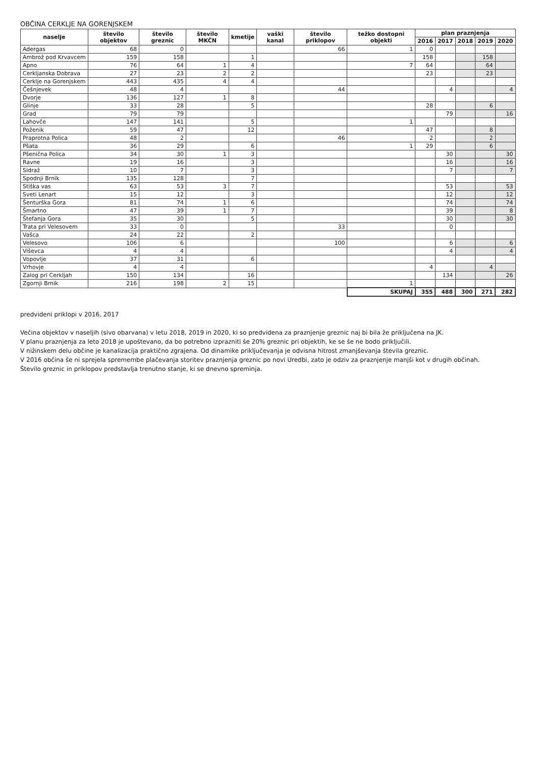OBČINA CERKLJE NA GORENJSKEM
| naselje | število objektov | število greznic | število MKČN | kmetije | vaški kanal | število priklopov | težko dostopni objekti | plan praznjenja | | | | |
| --- | --- | --- | --- | --- | --- | --- | --- | --- | --- | --- | --- | --- |
| | | | | | | | | 2016 | 2017 | 2018 | 2019 | 2020 |
| Adergas | 68 | 0 | | | | 66 | 1 | 0 | | | | |
| Ambrož pod Krvavcem | 159 | 158 | | 1 | | | | 158 | | | 158 | |
| Apno | 76 | 64 | 1 | 4 | | | 7 | 64 | | | 64 | |
| Cerkljanska Dobrava | 27 | 23 | 2 | 2 | | | | 23 | | | 23 | |
| Cerklje na Gorenjskem | 443 | 435 | 4 | 4 | | | | | | | | |
| Češnjevek | 48 | 4 | | | | 44 | | | 4 | | | 4 |
| Dvorje | 136 | 127 | 1 | 8 | | | | | | | | |
| Glinje | 33 | 28 | | 5 | | | | 28 | | | 6 | |
| Grad | 79 | 79 | | | | | | | 79 | | | 16 |
| Lahovče | 147 | 141 | | 5 | | | 1 | | | | | |
| Poženik | 59 | 47 | | 12 | | | | 47 | | | 8 | |
| Praprotna Polica | 48 | 2 | | | | 46 | | 2 | | | 2 | |
| Pšata | 36 | 29 | | 6 | | | 1 | 29 | | | 6 | |
| Pšenična Polica | 34 | 30 | 1 | 3 | | | | | 30 | | | 30 |
| Ravne | 19 | 16 | | 3 | | | | | 16 | | | 16 |
| Sidraž | 10 | 7 | | 3 | | | | | 7 | | | 7 |
| Spodnji Brnik | 135 | 128 | | 7 | | | | | | | | |
| Stiška vas | 63 | 53 | 3 | 7 | | | | | 53 | | | 53 |
| Sveti Lenart | 15 | 12 | | 3 | | | | | 12 | | | 12 |
| Šenturška Gora | 81 | 74 | 1 | 6 | | | | | 74 | | | 74 |
| Šmartno | 47 | 39 | 1 | 7 | | | | | 39 | | | 8 |
| Štefanja Gora | 35 | 30 | | 5 | | | | | 30 | | | 30 |
| Trata pri Velesovem | 33 | 0 | | | | 33 | | | 0 | | | |
| Vašca | 24 | 22 | | 2 | | | | | | | | |
| Velesovo | 106 | 6 | | | | 100 | | | 6 | | | 6 |
| Viševca | 4 | 4 | | | | | | | 4 | | | 4 |
| Vopovlje | 37 | 31 | | 6 | | | | | | | | |
| Vrhovje | 4 | 4 | | | | | | 4 | | | 4 | |
| Zalog pri Cerkljah | 150 | 134 | | 16 | | | | | 134 | | | 26 |
| Zgornji Brnik | 216 | 198 | 2 | 15 | | | 1 | | | | | |
| | | | | | | | SKUPAJ | 355 | 488 | 300 | 271 | 282 |
predvideni priklopi v 2016, 2017
Večina objektov v naseljih (sivo obarvana) v letu 2018, 2019 in 2020, ki so predvidena za praznjenje greznic naj bi bila že priključena na JK.
V planu praznjenja za leto 2018 je upoštevano, da bo potrebno izprazniti še 20% greznic pri objektih, ke se še ne bodo priključili.
V nižinskem delu občine je kanalizacija praktično zgrajena. Od dinamike priključevanja je odvisna hitrost zmanjševanja števila greznic.
V 2016 občina še ni sprejela spremembe plačevanja storitev praznjenja greznic po novi Uredbi, zato je odziv za praznjenje manjši kot v drugih občinah.
Število greznic in priklopov predstavlja trenutno stanje, ki se dnevno spreminja.